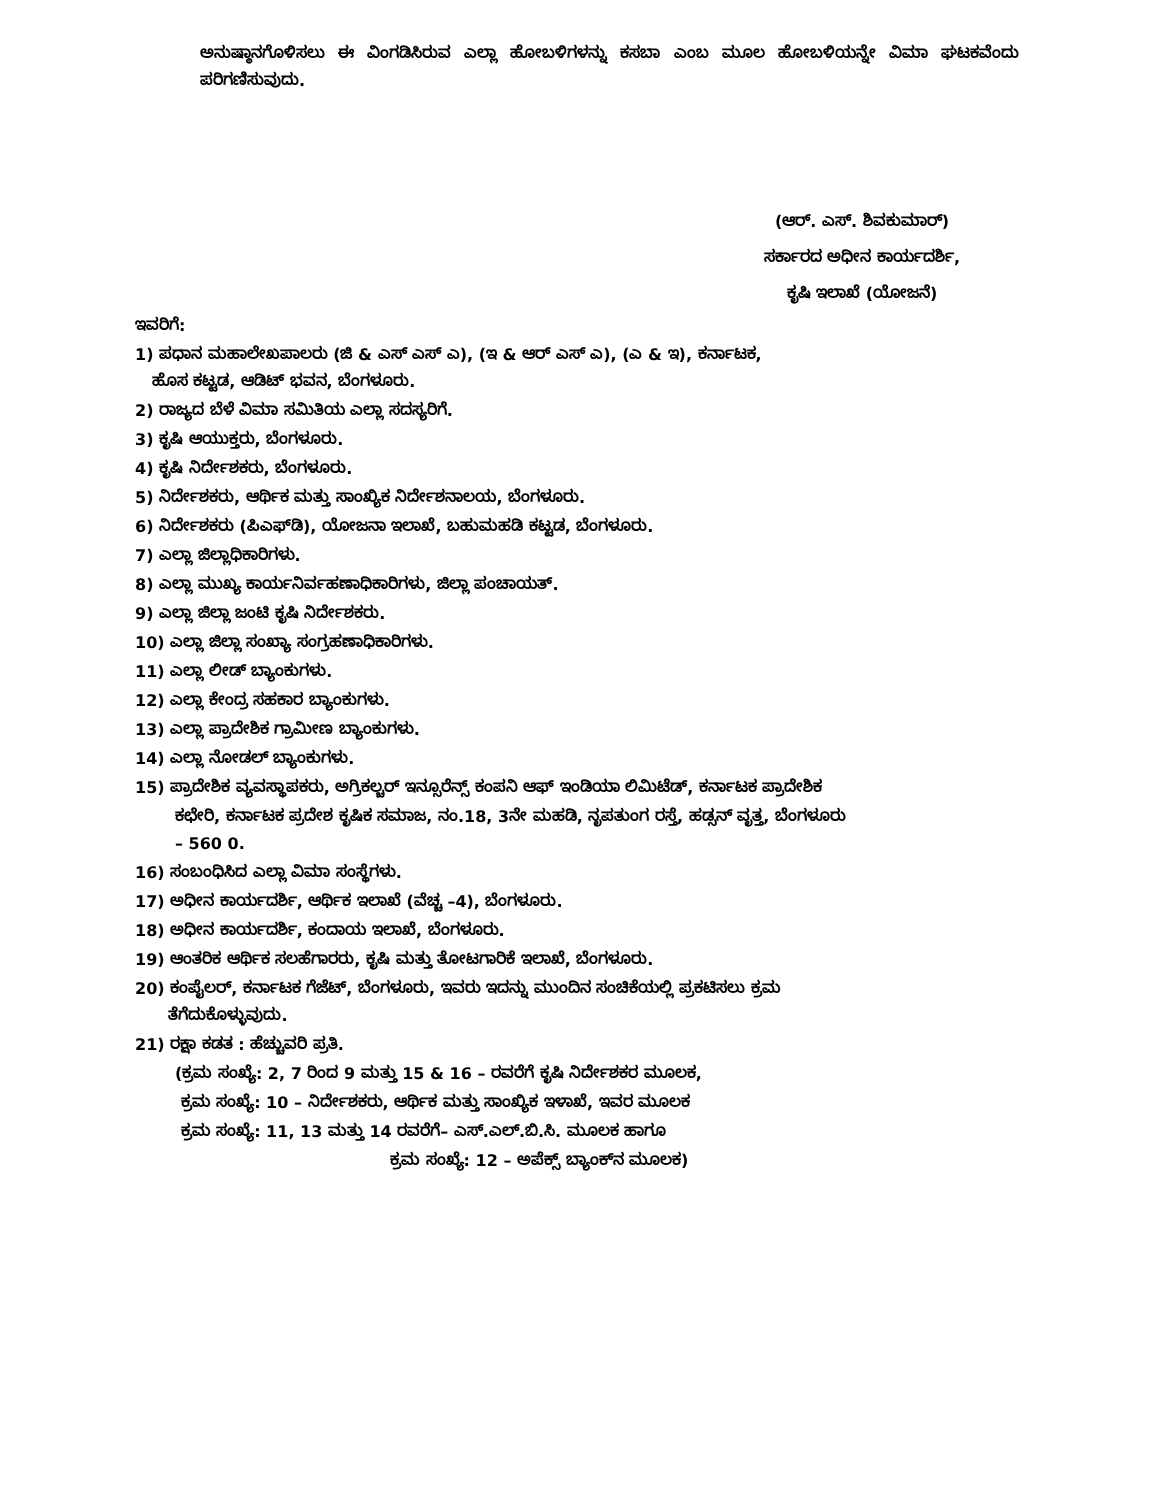ಅನುಷ್ಠಾನಗೊಳಿಸಲು ಈ ವಿಂಗಡಿಸಿರುವ ಎಲ್ಲಾ ಹೋಬಳಿಗಳನ್ನು ಕಸಬಾ ಎಂಬ ಮೂಲ ಹೋಬಳಿಯನ್ನೇ ವಿಮಾ ಘಟಕವೆಂದು ಪರಿಗಣಿಸುವುದು.
(ಆರ್. ಎಸ್. ಶಿವಕುಮಾರ್)
ಸರ್ಕಾರದ ಅಧೀನ ಕಾರ್ಯದರ್ಶಿ,
ಕೃಷಿ ಇಲಾಖೆ (ಯೋಜನೆ)
ಇವರಿಗೆ:
1) ಪಧಾನ ಮಹಾಲೇಖಪಾಲರು (ಜಿ & ಎಸ್ ಎಸ್ ಎ), (ಇ & ಆರ್ ಎಸ್ ಎ), (ಎ & ಇ), ಕರ್ನಾಟಕ,
ಹೊಸ ಕಟ್ಟಡ, ಆಡಿಟ್ ಭವನ, ಬೆಂಗಳೂರು.
2) ರಾಜ್ಯದ ಬೆಳೆ ವಿಮಾ ಸಮಿತಿಯ ಎಲ್ಲಾ ಸದಸ್ಯರಿಗೆ.
3) ಕೃಷಿ ಆಯುಕ್ತರು, ಬೆಂಗಳೂರು.
4) ಕೃಷಿ ನಿರ್ದೇಶಕರು, ಬೆಂಗಳೂರು.
5) ನಿರ್ದೇಶಕರು, ಆರ್ಥಿಕ ಮತ್ತು ಸಾಂಖ್ಯಿಕ ನಿರ್ದೇಶನಾಲಯ, ಬೆಂಗಳೂರು.
6) ನಿರ್ದೇಶಕರು (ಪಿಎಫ್‌ಡಿ), ಯೋಜನಾ ಇಲಾಖೆ, ಬಹುಮಹಡಿ ಕಟ್ಟಡ, ಬೆಂಗಳೂರು.
7) ಎಲ್ಲಾ ಜಿಲ್ಲಾಧಿಕಾರಿಗಳು.
8) ಎಲ್ಲಾ ಮುಖ್ಯ ಕಾರ್ಯನಿರ್ವಹಣಾಧಿಕಾರಿಗಳು, ಜಿಲ್ಲಾ ಪಂಚಾಯತ್.
9) ಎಲ್ಲಾ ಜಿಲ್ಲಾ ಜಂಟಿ ಕೃಷಿ ನಿರ್ದೇಶಕರು.
10) ಎಲ್ಲಾ ಜಿಲ್ಲಾ ಸಂಖ್ಯಾ ಸಂಗ್ರಹಣಾಧಿಕಾರಿಗಳು.
11) ಎಲ್ಲಾ ಲೀಡ್ ಬ್ಯಾಂಕುಗಳು.
12) ಎಲ್ಲಾ ಕೇಂದ್ರ ಸಹಕಾರ ಬ್ಯಾಂಕುಗಳು.
13) ಎಲ್ಲಾ ಪ್ರಾದೇಶಿಕ ಗ್ರಾಮೀಣ ಬ್ಯಾಂಕುಗಳು.
14) ಎಲ್ಲಾ ನೋಡಲ್ ಬ್ಯಾಂಕುಗಳು.
15) ಪ್ರಾದೇಶಿಕ ವ್ಯವಸ್ಥಾಪಕರು, ಅಗ್ರಿಕಲ್ಚರ್ ಇನ್ಸೂರೆನ್ಸ್ ಕಂಪನಿ ಆಫ್ ಇಂಡಿಯಾ ಲಿಮಿಟೆಡ್, ಕರ್ನಾಟಕ ಪ್ರಾದೇಶಿಕ
ಕಛೇರಿ, ಕರ್ನಾಟಕ ಪ್ರದೇಶ ಕೃಷಿಕ ಸಮಾಜ, ನಂ.18, 3ನೇ ಮಹಡಿ, ನೃಪತುಂಗ ರಸ್ತೆ, ಹಡ್ಸನ್ ವೃತ್ತ, ಬೆಂಗಳೂರು
– 560 0.
16) ಸಂಬಂಧಿಸಿದ ಎಲ್ಲಾ ವಿಮಾ ಸಂಸ್ಥೆಗಳು.
17) ಅಧೀನ ಕಾರ್ಯದರ್ಶಿ, ಆರ್ಥಿಕ ಇಲಾಖೆ (ವೆಚ್ಚ –4), ಬೆಂಗಳೂರು.
18) ಅಧೀನ ಕಾರ್ಯದರ್ಶಿ, ಕಂದಾಯ ಇಲಾಖೆ, ಬೆಂಗಳೂರು.
19) ಆಂತರಿಕ ಆರ್ಥಿಕ ಸಲಹೆಗಾರರು, ಕೃಷಿ ಮತ್ತು ತೋಟಗಾರಿಕೆ ಇಲಾಖೆ, ಬೆಂಗಳೂರು.
20) ಕಂಪೈಲರ್, ಕರ್ನಾಟಕ ಗೆಜೆಟ್, ಬೆಂಗಳೂರು, ಇವರು ಇದನ್ನು ಮುಂದಿನ ಸಂಚಿಕೆಯಲ್ಲಿ ಪ್ರಕಟಿಸಲು ಕ್ರಮ
ತೆಗೆದುಕೊಳ್ಳುವುದು.
21) ರಕ್ಷಾ ಕಡತ : ಹೆಚ್ಚುವರಿ ಪ್ರತಿ.
(ಕ್ರಮ ಸಂಖ್ಯೆ: 2, 7 ರಿಂದ 9 ಮತ್ತು 15 & 16 – ರವರೆಗೆ ಕೃಷಿ ನಿರ್ದೇಶಕರ ಮೂಲಕ,
ಕ್ರಮ ಸಂಖ್ಯೆ: 10 – ನಿರ್ದೇಶಕರು, ಆರ್ಥಿಕ ಮತ್ತು ಸಾಂಖ್ಯಿಕ ಇಳಾಖೆ, ಇವರ ಮೂಲಕ
ಕ್ರಮ ಸಂಖ್ಯೆ: 11, 13 ಮತ್ತು 14 ರವರೆಗೆ– ಎಸ್.ಎಲ್.ಬಿ.ಸಿ. ಮೂಲಕ ಹಾಗೂ
ಕ್ರಮ ಸಂಖ್ಯೆ: 12 – ಅಪೆಕ್ಸ್ ಬ್ಯಾಂಕ್‌ನ ಮೂಲಕ)